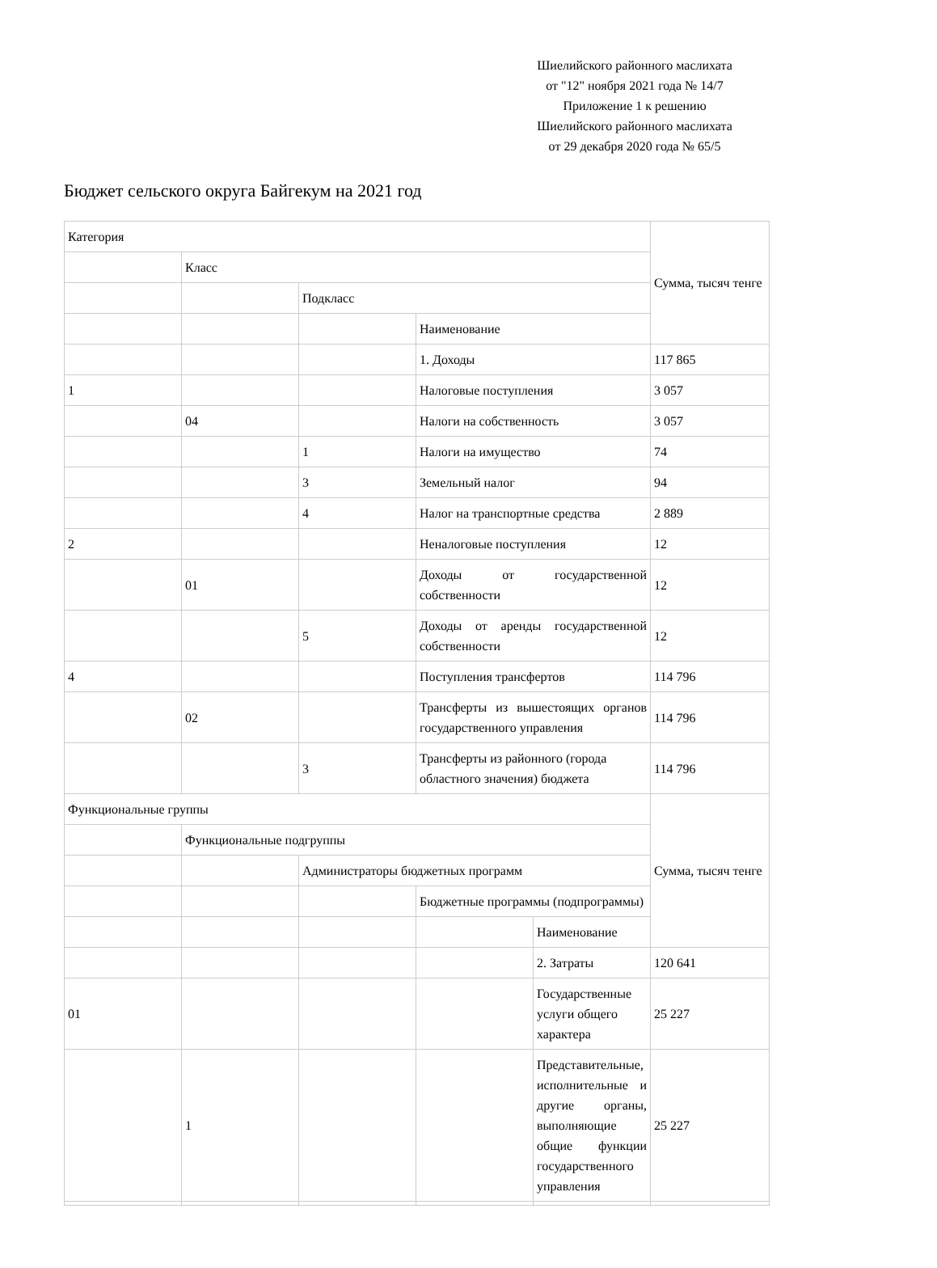Шиелийского районного маслихата
от "12" ноября 2021 года № 14/7
Приложение 1 к решению
Шиелийского районного маслихата
от 29 декабря 2020 года № 65/5
Бюджет сельского округа Байгекум на 2021 год
| Категория | | | | | Сумма, тысяч тенге |
| | Класс | | | | |
| | | Подкласс | | | |
| | | | Наименование | | |
| | | | 1. Доходы | | 117 865 |
| 1 | | | Налоговые поступления | | 3 057 |
| | 04 | | Налоги на собственность | | 3 057 |
| | | 1 | Налоги на имущество | | 74 |
| | | 3 | Земельный налог | | 94 |
| | | 4 | Налог на транспортные средства | | 2 889 |
| 2 | | | Неналоговые поступления | | 12 |
| | 01 | | Доходы от государственной собственности | | 12 |
| | | 5 | Доходы от аренды государственной собственности | | 12 |
| 4 | | | Поступления трансфертов | | 114 796 |
| | 02 | | Трансферты из вышестоящих органов государственного управления | | 114 796 |
| | | 3 | Трансферты из районного (города областного значения) бюджета | | 114 796 |
| Функциональные группы | | | | | Сумма, тысяч тенге |
| | Функциональные подгруппы | | | | |
| | | Администраторы бюджетных программ | | | |
| | | | Бюджетные программы (подпрограммы) | | |
| | | | | Наименование | |
| | | | | 2. Затраты | 120 641 |
| 01 | | | | Государственные услуги общего характера | 25 227 |
| | 1 | | | Представительные, исполнительные и другие органы, выполняющие общие функции государственного управления | 25 227 |